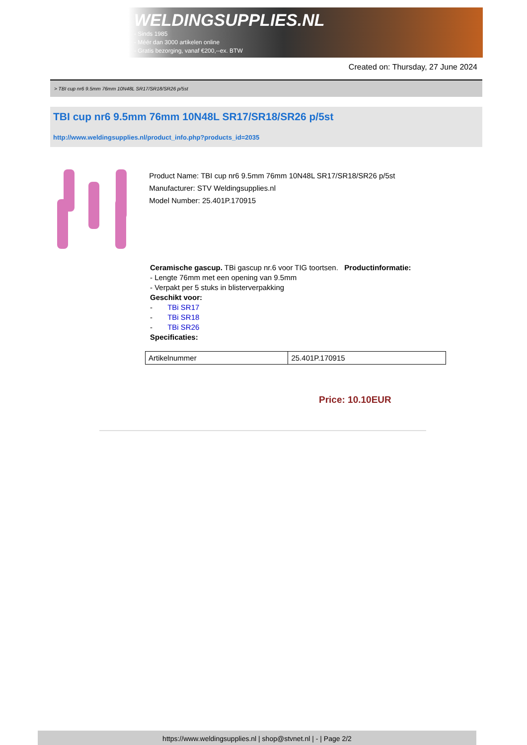WELDINGSUPPLIES.NL
- Sinds 1985
- Méér dan 3000 artikelen online
- Gratis bezorging, vanaf €200,--ex. BTW
Created on: Thursday, 27 June 2024
> TBI cup nr6 9.5mm 76mm 10N48L SR17/SR18/SR26 p/5st
TBI cup nr6 9.5mm 76mm 10N48L SR17/SR18/SR26 p/5st
http://www.weldingsupplies.nl/product_info.php?products_id=2035
Product Name: TBI cup nr6 9.5mm 76mm 10N48L SR17/SR18/SR26 p/5st
Manufacturer: STV Weldingsupplies.nl
Model Number: 25.401P.170915
Ceramische gascup. TBi gascup nr.6 voor TIG toortsen. Productinformatie:
- Lengte 76mm met een opening van 9.5mm
- Verpakt per 5 stuks in blisterverpakking
Geschikt voor:
- TBi SR17
- TBi SR18
- TBi SR26
Specificaties:
| Artikelnummer | 25.401P.170915 |
Price: 10.10EUR
https://www.weldingsupplies.nl | shop@stvnet.nl | - | Page 2/2